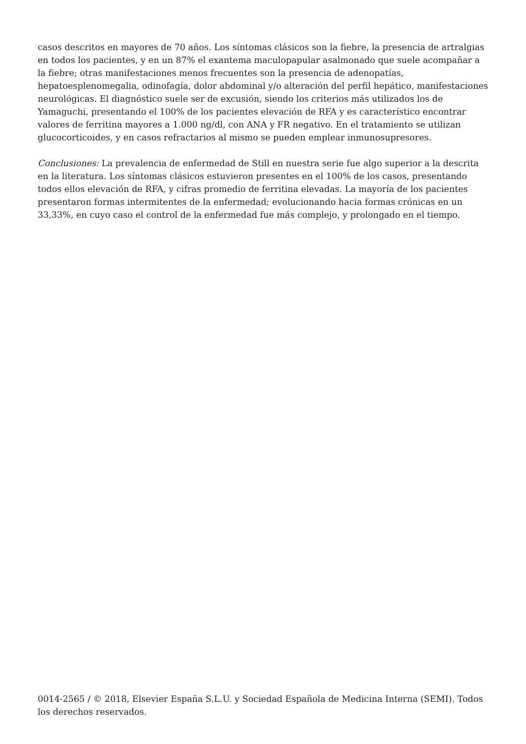casos descritos en mayores de 70 años. Los síntomas clásicos son la fiebre, la presencia de artralgias en todos los pacientes, y en un 87% el exantema maculopapular asalmonado que suele acompañar a la fiebre; otras manifestaciones menos frecuentes son la presencia de adenopatías, hepatoesplenomegalia, odinofagía, dolor abdominal y/o alteración del perfil hepático, manifestaciones neurológicas. El diagnóstico suele ser de excusión, siendo los criterios más utilizados los de Yamaguchi, presentando el 100% de los pacientes elevación de RFA y es característico encontrar valores de ferritina mayores a 1.000 ng/dl, con ANA y FR negativo. En el tratamiento se utilizan glucocorticoides, y en casos refractarios al mismo se pueden emplear inmunosupresores.
Conclusiones: La prevalencia de enfermedad de Still en nuestra serie fue algo superior a la descrita en la literatura. Los síntomas clásicos estuvieron presentes en el 100% de los casos, presentando todos ellos elevación de RFA, y cifras promedio de ferritina elevadas. La mayoría de los pacientes presentaron formas intermitentes de la enfermedad; evolucionando hacia formas crónicas en un 33,33%, en cuyo caso el control de la enfermedad fue más complejo, y prolongado en el tiempo.
0014-2565 / © 2018, Elsevier España S.L.U. y Sociedad Española de Medicina Interna (SEMI). Todos los derechos reservados.